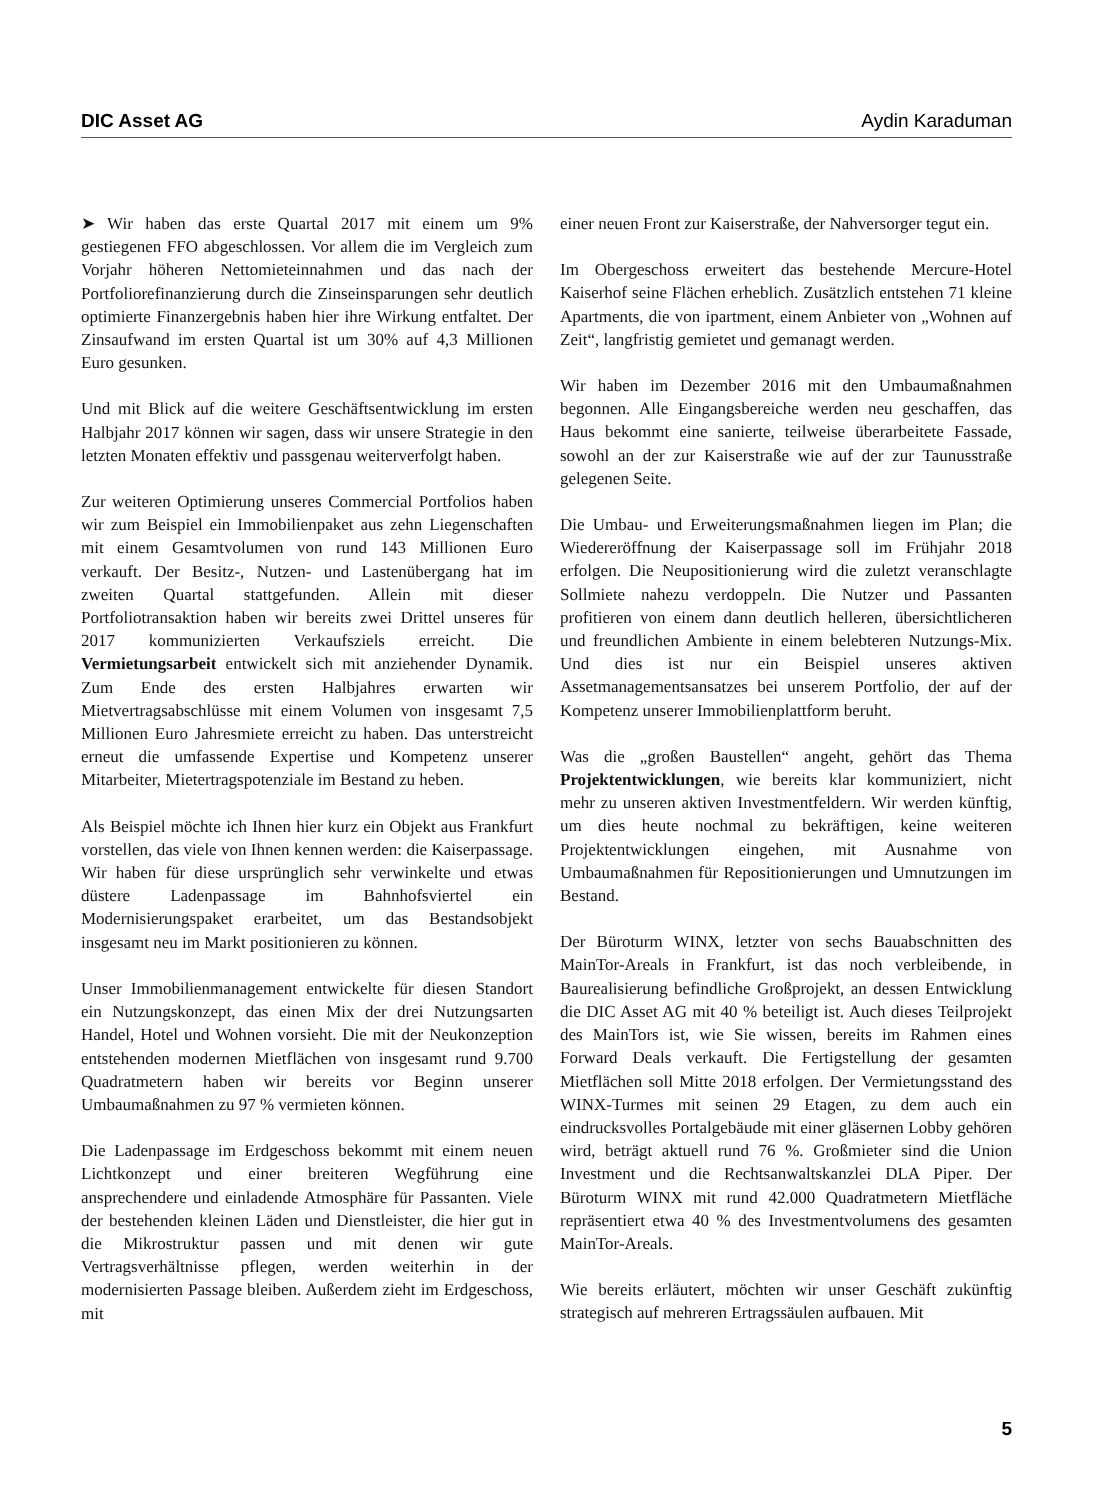DIC Asset AG Aydin Karaduman
➤ Wir haben das erste Quartal 2017 mit einem um 9% gestiegenen FFO abgeschlossen. Vor allem die im Vergleich zum Vorjahr höheren Nettomieteinnahmen und das nach der Portfoliorefinanzierung durch die Zinseinsparungen sehr deutlich optimierte Finanzergebnis haben hier ihre Wirkung entfaltet. Der Zinsaufwand im ersten Quartal ist um 30% auf 4,3 Millionen Euro gesunken.
Und mit Blick auf die weitere Geschäftsentwicklung im ersten Halbjahr 2017 können wir sagen, dass wir unsere Strategie in den letzten Monaten effektiv und passgenau weiterverfolgt haben.
Zur weiteren Optimierung unseres Commercial Portfolios haben wir zum Beispiel ein Immobilienpaket aus zehn Liegenschaften mit einem Gesamtvolumen von rund 143 Millionen Euro verkauft. Der Besitz-, Nutzen- und Lastenübergang hat im zweiten Quartal stattgefunden. Allein mit dieser Portfoliotransaktion haben wir bereits zwei Drittel unseres für 2017 kommunizierten Verkaufsziels erreicht. Die Vermietungsarbeit entwickelt sich mit anziehender Dynamik. Zum Ende des ersten Halbjahres erwarten wir Mietvertragsabschlüsse mit einem Volumen von insgesamt 7,5 Millionen Euro Jahresmiete erreicht zu haben. Das unterstreicht erneut die umfassende Expertise und Kompetenz unserer Mitarbeiter, Mietertragspotenziale im Bestand zu heben.
Als Beispiel möchte ich Ihnen hier kurz ein Objekt aus Frankfurt vorstellen, das viele von Ihnen kennen werden: die Kaiserpassage. Wir haben für diese ursprünglich sehr verwinkelte und etwas düstere Ladenpassage im Bahnhofsviertel ein Modernisierungspaket erarbeitet, um das Bestandsobjekt insgesamt neu im Markt positionieren zu können.
Unser Immobilienmanagement entwickelte für diesen Standort ein Nutzungskonzept, das einen Mix der drei Nutzungsarten Handel, Hotel und Wohnen vorsieht. Die mit der Neukonzeption entstehenden modernen Mietflächen von insgesamt rund 9.700 Quadratmetern haben wir bereits vor Beginn unserer Umbaumaßnahmen zu 97 % vermieten können.
Die Ladenpassage im Erdgeschoss bekommt mit einem neuen Lichtkonzept und einer breiteren Wegführung eine ansprechendere und einladende Atmosphäre für Passanten. Viele der bestehenden kleinen Läden und Dienstleister, die hier gut in die Mikrostruktur passen und mit denen wir gute Vertragsverhältnisse pflegen, werden weiterhin in der modernisierten Passage bleiben. Außerdem zieht im Erdgeschoss, mit
einer neuen Front zur Kaiserstraße, der Nahversorger tegut ein.
Im Obergeschoss erweitert das bestehende Mercure-Hotel Kaiserhof seine Flächen erheblich. Zusätzlich entstehen 71 kleine Apartments, die von ipartment, einem Anbieter von „Wohnen auf Zeit“, langfristig gemietet und gemanagt werden.
Wir haben im Dezember 2016 mit den Umbaumaßnahmen begonnen. Alle Eingangsbereiche werden neu geschaffen, das Haus bekommt eine sanierte, teilweise überarbeitete Fassade, sowohl an der zur Kaiserstraße wie auf der zur Taunusstraße gelegenen Seite.
Die Umbau- und Erweiterungsmaßnahmen liegen im Plan; die Wiedereröffnung der Kaiserpassage soll im Frühjahr 2018 erfolgen. Die Neupositionierung wird die zuletzt veranschlagte Sollmiete nahezu verdoppeln. Die Nutzer und Passanten profitieren von einem dann deutlich helleren, übersichtlicheren und freundlichen Ambiente in einem belebteren Nutzungs-Mix. Und dies ist nur ein Beispiel unseres aktiven Assetmanagementsansatzes bei unserem Portfolio, der auf der Kompetenz unserer Immobilienplattform beruht.
Was die „großen Baustellen“ angeht, gehört das Thema Projektentwicklungen, wie bereits klar kommuniziert, nicht mehr zu unseren aktiven Investmentfeldern. Wir werden künftig, um dies heute nochmal zu bekräftigen, keine weiteren Projektentwicklungen eingehen, mit Ausnahme von Umbaumaßnahmen für Repositionierungen und Umnutzungen im Bestand.
Der Büroturm WINX, letzter von sechs Bauabschnitten des MainTor-Areals in Frankfurt, ist das noch verbleibende, in Baurealisierung befindliche Großprojekt, an dessen Entwicklung die DIC Asset AG mit 40 % beteiligt ist. Auch dieses Teilprojekt des MainTors ist, wie Sie wissen, bereits im Rahmen eines Forward Deals verkauft. Die Fertigstellung der gesamten Mietflächen soll Mitte 2018 erfolgen. Der Vermietungsstand des WINX-Turmes mit seinen 29 Etagen, zu dem auch ein eindrucksvolles Portalgebäude mit einer gläsernen Lobby gehören wird, beträgt aktuell rund 76 %. Großmieter sind die Union Investment und die Rechtsanwaltskanzlei DLA Piper. Der Büroturm WINX mit rund 42.000 Quadratmetern Mietfläche repräsentiert etwa 40 % des Investmentvolumens des gesamten MainTor-Areals.
Wie bereits erläutert, möchten wir unser Geschäft zukünftig strategisch auf mehreren Ertragssäulen aufbauen. Mit
5